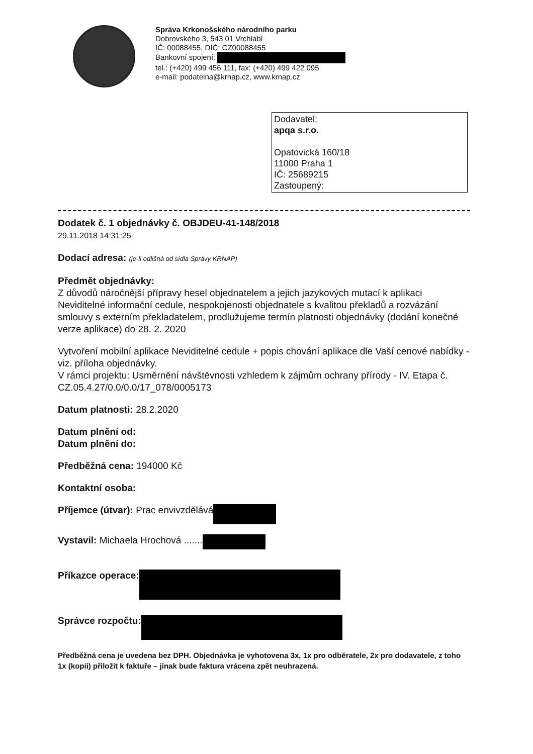Správa Krkonošského národního parku
Dobrovského 3, 543 01 Vrchlabí
IČ: 00088455, DIČ: CZ00088455
Bankovní spojení:
tel.: (+420) 499 456 111, fax: (+420) 499 422 095
e-mail: podatelna@krnap.cz, www.krnap.cz
Dodavatel:
apqa s.r.o.
Opatovická 160/18
11000 Praha 1
IČ: 25689215
Zastoupený:
Dodatek č. 1 objednávky č. OBJDEU-41-148/2018
29.11.2018 14:31:25
Dodací adresa: (je-li odlišná od sídla Správy KRNAP)
Předmět objednávky:
Z důvodů náročnější přípravy hesel objednatelem a jejich jazykových mutací k aplikaci Neviditelné informační cedule, nespokojenosti objednatele s kvalitou překladů a rozvázání smlouvy s externím překladatelem, prodlužujeme termín platnosti objednávky (dodání konečné verze aplikace) do 28. 2. 2020
Vytvoření mobilní aplikace Neviditelné cedule + popis chování aplikace dle Vaší cenové nabídky - viz. příloha objednávky.
V rámci projektu: Usměrnění návštěvnosti vzhledem k zájmům ochrany přírody - IV. Etapa č. CZ.05.4.27/0.0/0.0/17_078/0005173
Datum platnosti: 28.2.2020
Datum plnění od:
Datum plnění do:
Předběžná cena: 194000 Kč
Kontaktní osoba:
Příjemce (útvar): Prac envivzdělává
Vystavil: Michaela Hrochová .......
Příkazce operace:
Správce rozpočtu:
Předběžná cena je uvedena bez DPH. Objednávka je vyhotovena 3x, 1x pro odběratele, 2x pro dodavatele, z toho 1x (kopii) přiložit k faktuře – jinak bude faktura vrácena zpět neuhrazená.